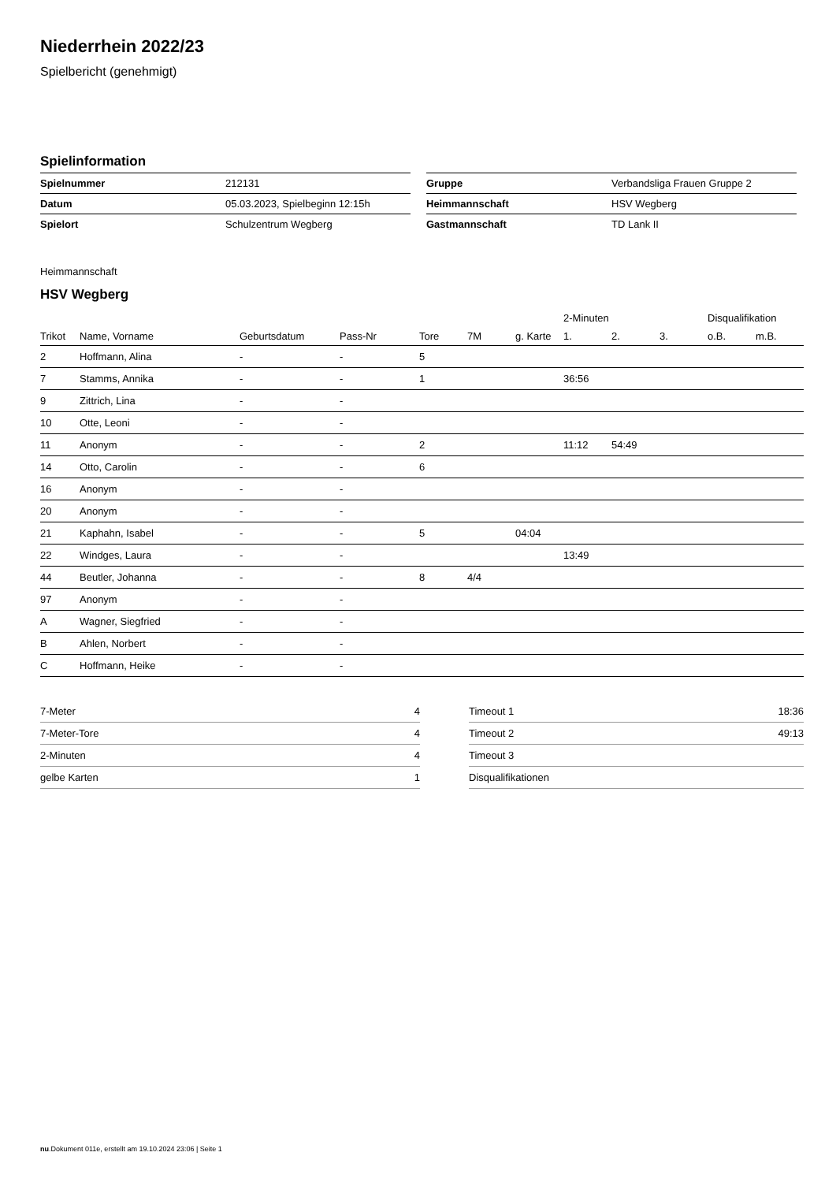Niederrhein 2022/23
Spielbericht (genehmigt)
Spielinformation
| Spielnummer | 212131 |
| Datum | 05.03.2023, Spielbeginn 12:15h |
| Spielort | Schulzentrum Wegberg |
| Gruppe | Verbandsliga Frauen Gruppe 2 |
| Heimmannschaft | HSV Wegberg |
| Gastmannschaft | TD Lank II |
Heimmannschaft
HSV Wegberg
| | | | | | | | 2-Minuten | | | Disqualifikation | |
| --- | --- | --- | --- | --- | --- | --- | --- | --- | --- | --- | --- |
| Trikot | Name, Vorname | Geburtsdatum | Pass-Nr | Tore | 7M | g. Karte | 1. | 2. | 3. | o.B. | m.B. |
| 2 | Hoffmann, Alina | - | - | 5 | | | | | | | |
| 7 | Stamms, Annika | - | - | 1 | | | 36:56 | | | | |
| 9 | Zittrich, Lina | - | - | | | | | | | | |
| 10 | Otte, Leoni | - | - | | | | | | | | |
| 11 | Anonym | - | - | 2 | | | 11:12 | 54:49 | | | |
| 14 | Otto, Carolin | - | - | 6 | | | | | | | |
| 16 | Anonym | - | - | | | | | | | | |
| 20 | Anonym | - | - | | | | | | | | |
| 21 | Kaphahn, Isabel | - | - | 5 | | 04:04 | | | | | |
| 22 | Windges, Laura | - | - | | | | 13:49 | | | | |
| 44 | Beutler, Johanna | - | - | 8 | 4/4 | | | | | | |
| 97 | Anonym | - | - | | | | | | | | |
| A | Wagner, Siegfried | - | - | | | | | | | | |
| B | Ahlen, Norbert | - | - | | | | | | | | |
| C | Hoffmann, Heike | - | - | | | | | | | | |
| 7-Meter | 4 |
| 7-Meter-Tore | 4 |
| 2-Minuten | 4 |
| gelbe Karten | 1 |
| Timeout 1 | 18:36 |
| Timeout 2 | 49:13 |
| Timeout 3 | |
| Disqualifikationen | |
nu.Dokument 011e, erstellt am 19.10.2024 23:06 | Seite 1